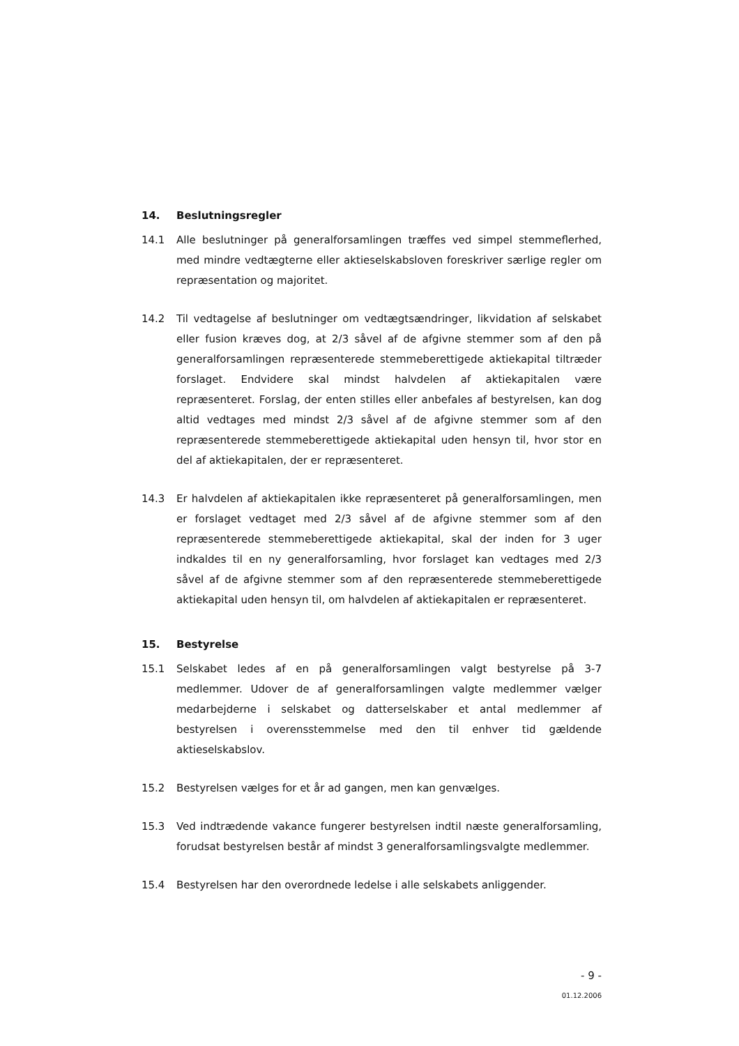14. Beslutningsregler
14.1 Alle beslutninger på generalforsamlingen træffes ved simpel stemmeflerhed, med mindre vedtægterne eller aktieselskabsloven foreskriver særlige regler om repræsentation og majoritet.
14.2 Til vedtagelse af beslutninger om vedtægtsændringer, likvidation af selskabet eller fusion kræves dog, at 2/3 såvel af de afgivne stemmer som af den på generalforsamlingen repræsenterede stemmeberettigede aktiekapital tiltræder forslaget. Endvidere skal mindst halvdelen af aktiekapitalen være repræsenteret. Forslag, der enten stilles eller anbefales af bestyrelsen, kan dog altid vedtages med mindst 2/3 såvel af de afgivne stemmer som af den repræsenterede stemmeberettigede aktiekapital uden hensyn til, hvor stor en del af aktiekapitalen, der er repræsenteret.
14.3 Er halvdelen af aktiekapitalen ikke repræsenteret på generalforsamlingen, men er forslaget vedtaget med 2/3 såvel af de afgivne stemmer som af den repræsenterede stemmeberettigede aktiekapital, skal der inden for 3 uger indkaldes til en ny generalforsamling, hvor forslaget kan vedtages med 2/3 såvel af de afgivne stemmer som af den repræsenterede stemmeberettigede aktiekapital uden hensyn til, om halvdelen af aktiekapitalen er repræsenteret.
15. Bestyrelse
15.1 Selskabet ledes af en på generalforsamlingen valgt bestyrelse på 3-7 medlemmer. Udover de af generalforsamlingen valgte medlemmer vælger medarbejderne i selskabet og datterselskaber et antal medlemmer af bestyrelsen i overensstemmelse med den til enhver tid gældende aktieselskabslov.
15.2 Bestyrelsen vælges for et år ad gangen, men kan genvælges.
15.3 Ved indtrædende vakance fungerer bestyrelsen indtil næste generalforsamling, forudsat bestyrelsen består af mindst 3 generalforsamlingsvalgte medlemmer.
15.4 Bestyrelsen har den overordnede ledelse i alle selskabets anliggender.
- 9 -
01.12.2006